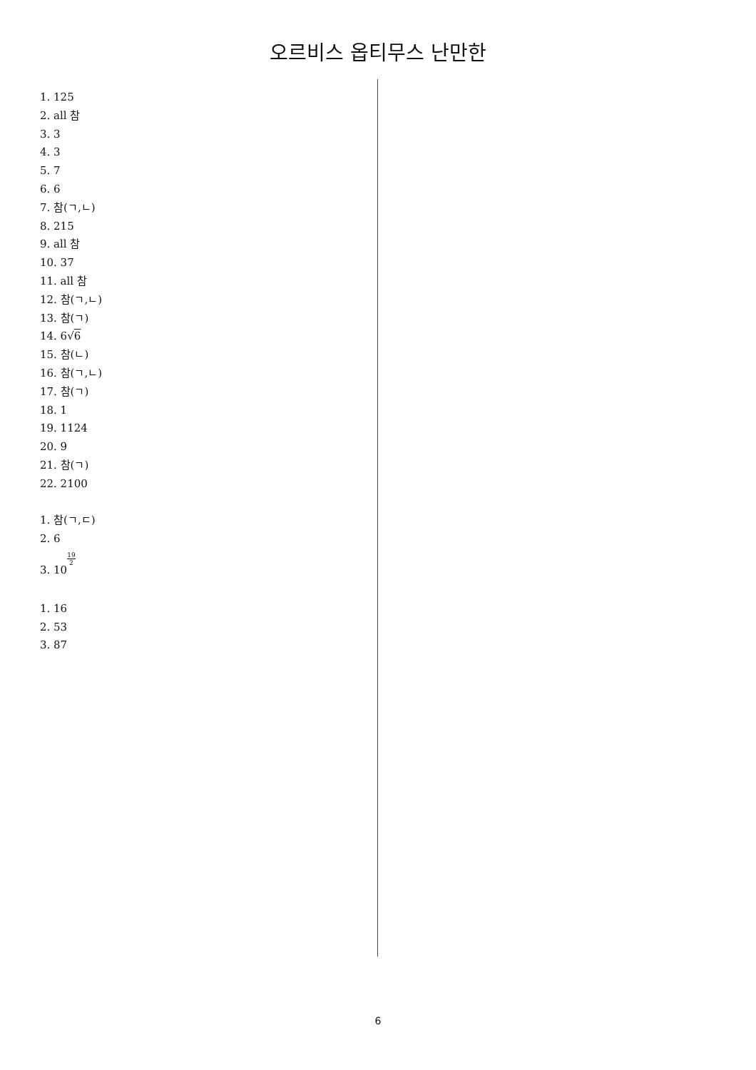오르비스 옵티무스 난만한
1. 125
2. all 참
3. 3
4. 3
5. 7
6. 6
7. 참(ㄱ,ㄴ)
8. 215
9. all 참
10. 37
11. all 참
12. 참(ㄱ,ㄴ)
13. 참(ㄱ)
14. 6√6
15. 참(ㄴ)
16. 참(ㄱ,ㄴ)
17. 참(ㄱ)
18. 1
19. 1124
20. 9
21. 참(ㄱ)
22. 2100
1. 참(ㄱ,ㄷ)
2. 6
3. 1019 2
1. 16
2. 53
3. 87
6